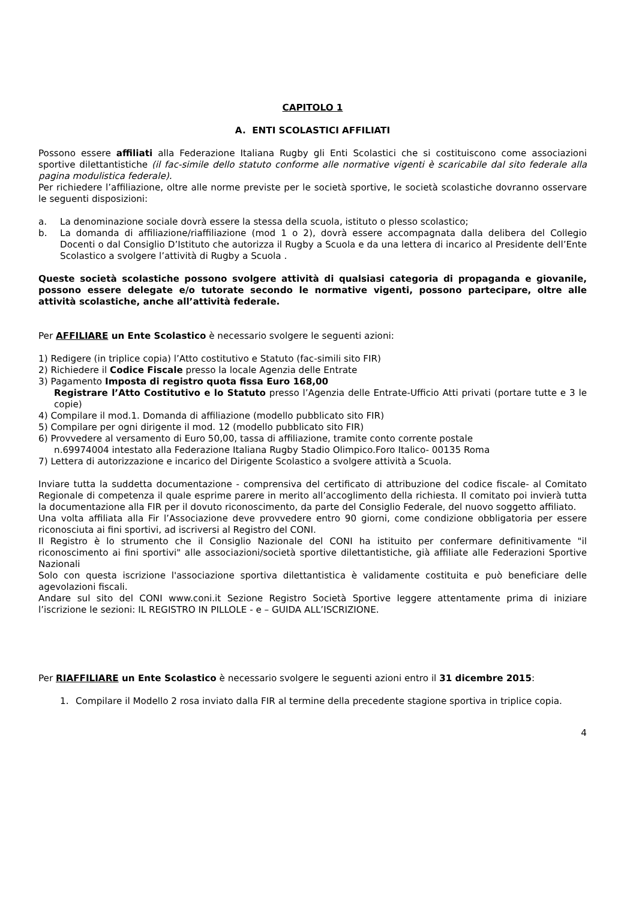CAPITOLO 1
A. ENTI SCOLASTICI AFFILIATI
Possono essere affiliati alla Federazione Italiana Rugby gli Enti Scolastici che si costituiscono come associazioni sportive dilettantistiche (il fac-simile dello statuto conforme alle normative vigenti è scaricabile dal sito federale alla pagina modulistica federale).
Per richiedere l’affiliazione, oltre alle norme previste per le società sportive, le società scolastiche dovranno osservare le seguenti disposizioni:
a. La denominazione sociale dovrà essere la stessa della scuola, istituto o plesso scolastico;
b. La domanda di affiliazione/riaffiliazione (mod 1 o 2), dovrà essere accompagnata dalla delibera del Collegio Docenti o dal Consiglio D’Istituto che autorizza il Rugby a Scuola e da una lettera di incarico al Presidente dell’Ente Scolastico a svolgere l’attività di Rugby a Scuola .
Queste società scolastiche possono svolgere attività di qualsiasi categoria di propaganda e giovanile, possono essere delegate e/o tutorate secondo le normative vigenti, possono partecipare, oltre alle attività scolastiche, anche all’attività federale.
Per AFFILIARE un Ente Scolastico è necessario svolgere le seguenti azioni:
1) Redigere (in triplice copia) l’Atto costitutivo e Statuto (fac-simili sito FIR)
2) Richiedere il Codice Fiscale presso la locale Agenzia delle Entrate
3) Pagamento Imposta di registro quota fissa Euro 168,00
Registrare l’Atto Costitutivo e lo Statuto presso l’Agenzia delle Entrate-Ufficio Atti privati (portare tutte e 3 le copie)
4) Compilare il mod.1. Domanda di affiliazione (modello pubblicato sito FIR)
5) Compilare per ogni dirigente il mod. 12 (modello pubblicato sito FIR)
6) Provvedere al versamento di Euro 50,00, tassa di affiliazione, tramite conto corrente postale
n.69974004 intestato alla Federazione Italiana Rugby Stadio Olimpico.Foro Italico- 00135 Roma
7) Lettera di autorizzazione e incarico del Dirigente Scolastico a svolgere attività a Scuola.
Inviare tutta la suddetta documentazione - comprensiva del certificato di attribuzione del codice fiscale- al Comitato Regionale di competenza il quale esprime parere in merito all’accoglimento della richiesta. Il comitato poi invierà tutta la documentazione alla FIR per il dovuto riconoscimento, da parte del Consiglio Federale, del nuovo soggetto affiliato.
Una volta affiliata alla Fir l’Associazione deve provvedere entro 90 giorni, come condizione obbligatoria per essere riconosciuta ai fini sportivi, ad iscriversi al Registro del CONI.
Il Registro è lo strumento che il Consiglio Nazionale del CONI ha istituito per confermare definitivamente "il riconoscimento ai fini sportivi" alle associazioni/società sportive dilettantistiche, già affiliate alle Federazioni Sportive Nazionali
Solo con questa iscrizione l'associazione sportiva dilettantistica è validamente costituita e può beneficiare delle agevolazioni fiscali.
Andare sul sito del CONI www.coni.it Sezione Registro Società Sportive leggere attentamente prima di iniziare l’iscrizione le sezioni: IL REGISTRO IN PILLOLE - e – GUIDA ALL’ISCRIZIONE.
Per RIAFFILIARE un Ente Scolastico è necessario svolgere le seguenti azioni entro il 31 dicembre 2015:
1. Compilare il Modello 2 rosa inviato dalla FIR al termine della precedente stagione sportiva in triplice copia.
4